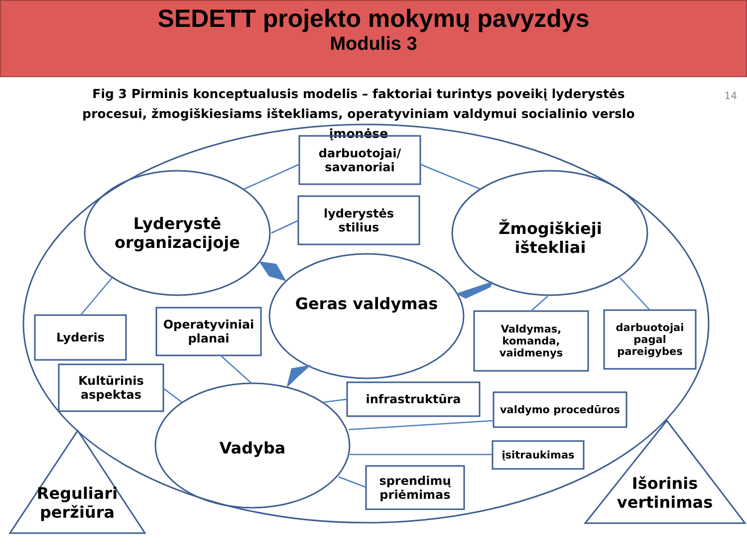SEDETT projekto mokymų pavyzdys
Modulis 3
Fig 3 Pirminis konceptualusis modelis – faktoriai turintys poveikį lyderystės procesui, žmogiškiesiams ištekliams, operatyviniam valdymui socialinio verslo įmonėse
14
darbuotojai/
savanoriai
lyderystės
stilius
Lyderystė
organizacijoje
Žmogiškieji
ištekliai
Geras valdymas
Lyderis
Operatyviniai
planai
Kultūrinis
aspektas
Valdymas,
komanda,
vaidmenys
darbuotojai
pagal
pareigybes
infrastruktūra
valdymo procedūros
Vadyba įsitraukimas
sprendimų
priėmimas
Reguliari
peržiūra
Išorinis
vertinimas